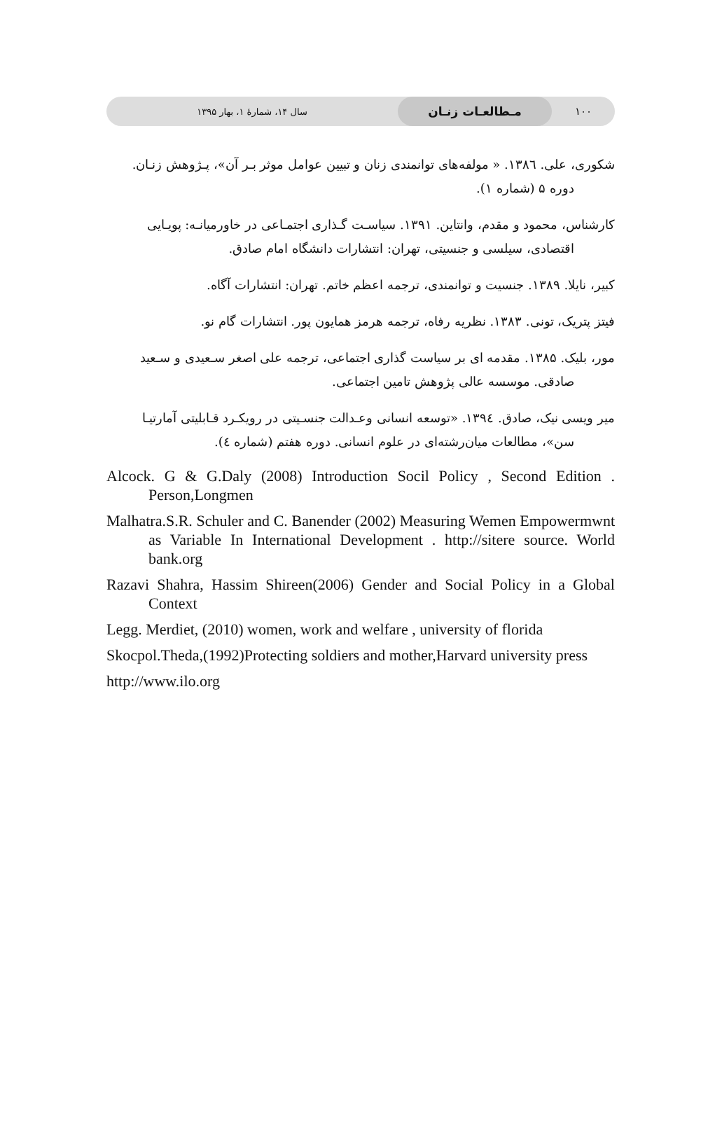۱۰۰
مـطالعـات زنـان
سال ۱۴، شمارهٔ ۱، بهار ۱۳۹۵
شکوری، علی. ١٣٨٦. « مولفه‌های توانمندی زنان و تبیین عوامل موثر بـر آن»، پـژوهش زنـان.
دوره ۵ (شماره ۱).
کارشناس، محمود و مقدم، وانتاین. ۱۳۹۱. سیاسـت گـذاری اجتمـاعی در خاورمیانـه: پویـایی
اقتصادی، سیلسی و جنسیتی، تهران: انتشارات دانشگاه امام صادق.
کبیر، نایلا. ۱۳۸۹. جنسیت و توانمندی، ترجمه اعظم خاتم. تهران: انتشارات آگاه.
فیتز پتریک، تونی. ۱۳۸۳. نظریه رفاه، ترجمه هرمز همایون پور. انتشارات گام نو.
مور، بلیک. ۱۳۸۵. مقدمه ای بر سیاست گذاری اجتماعی، ترجمه علی اصغر سـعیدی و سـعید
صادقی. موسسه عالی پژوهش تامین اجتماعی.
میر ویسی نیک، صادق. ١٣٩٤. «توسعه انسانی وعـدالت جنسـیتی در رویکـرد قـابلیتی آمارتیـا
سن»، مطالعات میان‌رشته‌ای در علوم انسانی. دوره هفتم (شماره ٤).
Alcock. G & G.Daly (2008) Introduction Socil Policy , Second Edition . Person,Longmen
Malhatra.S.R. Schuler and C. Banender (2002) Measuring Wemen Empowermwnt as Variable In International Development . http://sitere source. World bank.org
Razavi Shahra, Hassim Shireen(2006) Gender and Social Policy in a Global Context
Legg. Merdiet, (2010) women, work and welfare , university of florida
Skocpol.Theda,(1992)Protecting soldiers and mother,Harvard university press
http://www.ilo.org